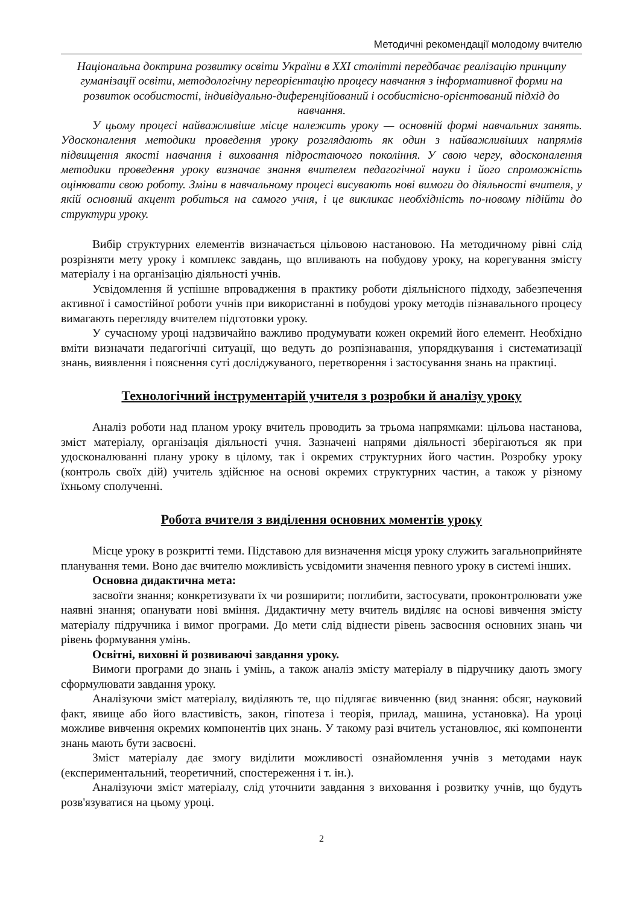Методичні рекомендації молодому вчителю
Національна доктрина розвитку освіти України в XXI столітті передбачає реалізацію принципу гуманізації освіти, методологічну переорієнтацію процесу навчання з інформативної форми на розвиток особистості, індивідуально-диференційований і особистісно-орієнтований підхід до навчання.
У цьому процесі найважливіше місце належить уроку — основній формі навчальних занять. Удосконалення методики проведення уроку розглядають як один з найважливіших напрямів підвищення якості навчання і виховання підростаючого покоління. У свою чергу, вдосконалення методики проведення уроку визначає знання вчителем педагогічної науки і його спроможність оцінювати свою роботу. Зміни в навчальному процесі висувають нові вимоги до діяльності вчителя, у якій основний акцент робиться на самого учня, і це викликає необхідність по-новому підійти до структури уроку.
Вибір структурних елементів визначається цільовою настановою. На методичному рівні слід розрізняти мету уроку і комплекс завдань, що впливають на побудову уроку, на корегування змісту матеріалу і на організацію діяльності учнів.
Усвідомлення й успішне впровадження в практику роботи діяльнісного підходу, забезпечення активної і самостійної роботи учнів при використанні в побудові уроку методів пізнавального процесу вимагають перегляду вчителем підготовки уроку.
У сучасному уроці надзвичайно важливо продумувати кожен окремий його елемент. Необхідно вміти визначати педагогічні ситуації, що ведуть до розпізнавання, упорядкування і систематизації знань, виявлення і пояснення суті досліджуваного, перетворення і застосування знань на практиці.
Технологічний інструментарій учителя з розробки й аналізу уроку
Аналіз роботи над планом уроку вчитель проводить за трьома напрямками: цільова настанова, зміст матеріалу, організація діяльності учня. Зазначені напрями діяльності зберігаються як при удосконалюванні плану уроку в цілому, так і окремих структурних його частин. Розробку уроку (контроль своїх дій) учитель здійснює на основі окремих структурних частин, а також у різному їхньому сполученні.
Робота вчителя з виділення основних моментів уроку
Місце уроку в розкритті теми. Підставою для визначення місця уроку служить загальноприйняте планування теми. Воно дає вчителю можливість усвідомити значення певного уроку в системі інших.
Основна дидактична мета:
засвоїти знання; конкретизувати їх чи розширити; поглибити, застосувати, проконтролювати уже наявні знання; опанувати нові вміння. Дидактичну мету вчитель виділяє на основі вивчення змісту матеріалу підручника і вимог програми. До мети слід віднести рівень засвоєння основних знань чи рівень формування умінь.
Освітні, виховні й розвиваючі завдання уроку.
Вимоги програми до знань і умінь, а також аналіз змісту матеріалу в підручнику дають змогу сформулювати завдання уроку.
Аналізуючи зміст матеріалу, виділяють те, що підлягає вивченню (вид знання: обсяг, науковий факт, явище або його властивість, закон, гіпотеза і теорія, прилад, машина, установка). На уроці можливе вивчення окремих компонентів цих знань. У такому разі вчитель установлює, які компоненти знань мають бути засвоєні.
Зміст матеріалу дає змогу виділити можливості ознайомлення учнів з методами наук (експериментальний, теоретичний, спостереження і т. ін.).
Аналізуючи зміст матеріалу, слід уточнити завдання з виховання і розвитку учнів, що будуть розв'язуватися на цьому уроці.
2